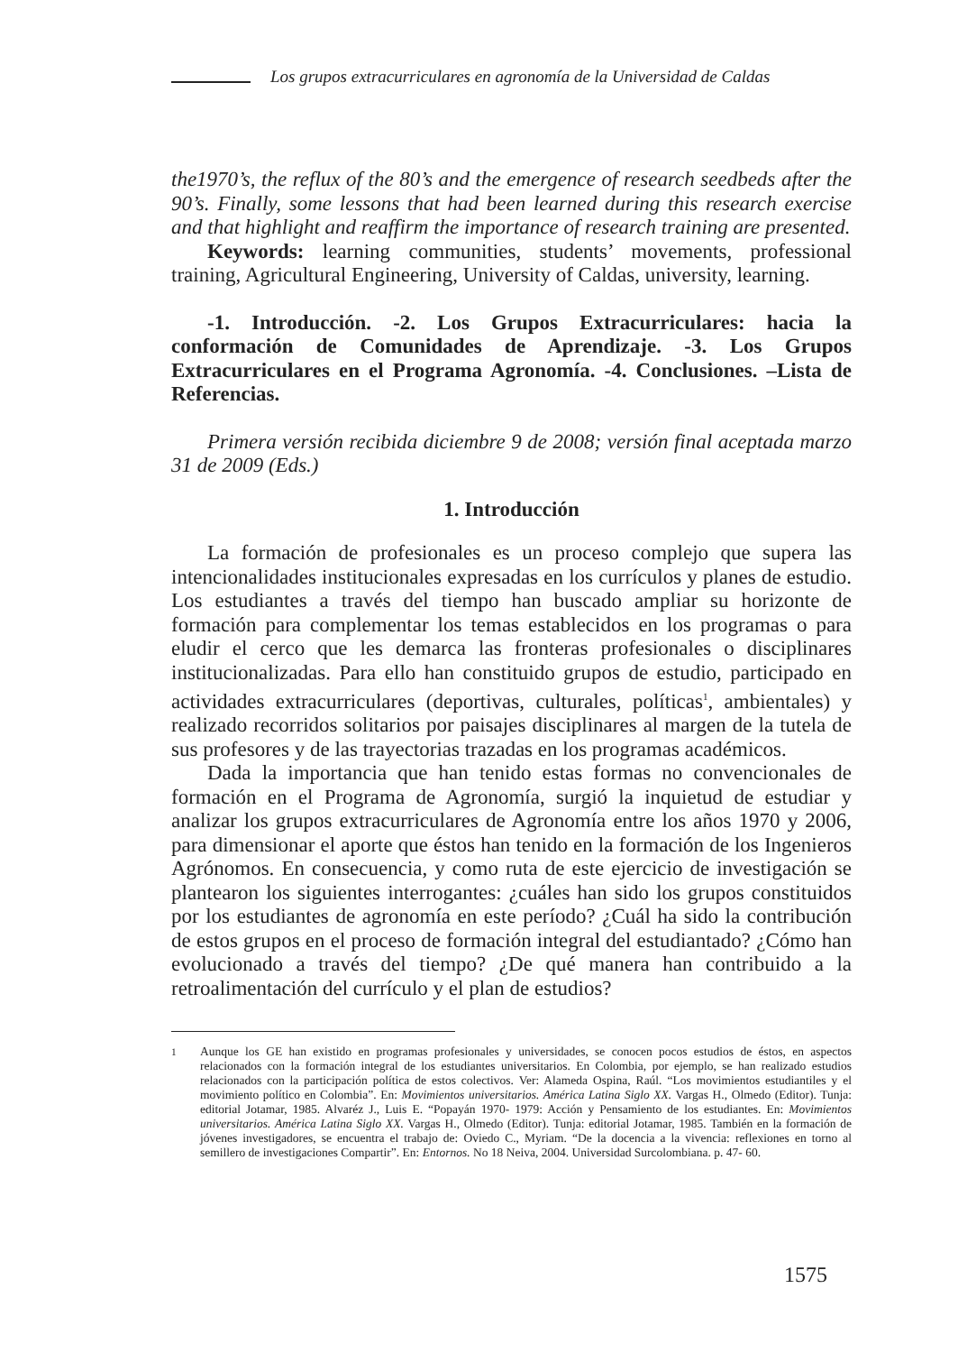Los grupos extracurriculares en agronomía de la Universidad de Caldas
the1970’s, the reflux of the 80’s and the emergence of research seedbeds after the 90’s. Finally, some lessons that had been learned during this research exercise and that highlight and reaffirm the importance of research training are presented.
Keywords: learning communities, students’ movements, professional training, Agricultural Engineering, University of Caldas, university, learning.
-1. Introducción. -2. Los Grupos Extracurriculares: hacia la conformación de Comunidades de Aprendizaje. -3. Los Grupos Extracurriculares en el Programa Agronomía. -4. Conclusiones. –Lista de Referencias.
Primera versión recibida diciembre 9 de 2008; versión final aceptada marzo 31 de 2009 (Eds.)
1. Introducción
La formación de profesionales es un proceso complejo que supera las intencionalidades institucionales expresadas en los currículos y planes de estudio. Los estudiantes a través del tiempo han buscado ampliar su horizonte de formación para complementar los temas establecidos en los programas o para eludir el cerco que les demarca las fronteras profesionales o disciplinares institucionalizadas. Para ello han constituido grupos de estudio, participado en actividades extracurriculares (deportivas, culturales, políticas<sup>1</sup>, ambientales) y realizado recorridos solitarios por paisajes disciplinares al margen de la tutela de sus profesores y de las trayectorias trazadas en los programas académicos.
Dada la importancia que han tenido estas formas no convencionales de formación en el Programa de Agronomía, surgió la inquietud de estudiar y analizar los grupos extracurriculares de Agronomía entre los años 1970 y 2006, para dimensionar el aporte que éstos han tenido en la formación de los Ingenieros Agrónomos. En consecuencia, y como ruta de este ejercicio de investigación se plantearon los siguientes interrogantes: ¿cuáles han sido los grupos constituidos por los estudiantes de agronomía en este período? ¿Cuál ha sido la contribución de estos grupos en el proceso de formación integral del estudiantado? ¿Cómo han evolucionado a través del tiempo? ¿De qué manera han contribuido a la retroalimentación del currículo y el plan de estudios?
<sup>1</sup> Aunque los GE han existido en programas profesionales y universidades, se conocen pocos estudios de éstos, en aspectos relacionados con la formación integral de los estudiantes universitarios. En Colombia, por ejemplo, se han realizado estudios relacionados con la participación política de estos colectivos. Ver: Alameda Ospina, Raúl. “Los movimientos estudiantiles y el movimiento político en Colombia”. En: Movimientos universitarios. América Latina Siglo XX. Vargas H., Olmedo (Editor). Tunja: editorial Jotamar, 1985. Alvaréz J., Luis E. “Popayán 1970- 1979: Acción y Pensamiento de los estudiantes. En: Movimientos universitarios. América Latina Siglo XX. Vargas H., Olmedo (Editor). Tunja: editorial Jotamar, 1985. También en la formación de jóvenes investigadores, se encuentra el trabajo de: Oviedo C., Myriam. “De la docencia a la vivencia: reflexiones en torno al semillero de investigaciones Compartir”. En: Entornos. No 18 Neiva, 2004. Universidad Surcolombiana. p. 47- 60.
1575